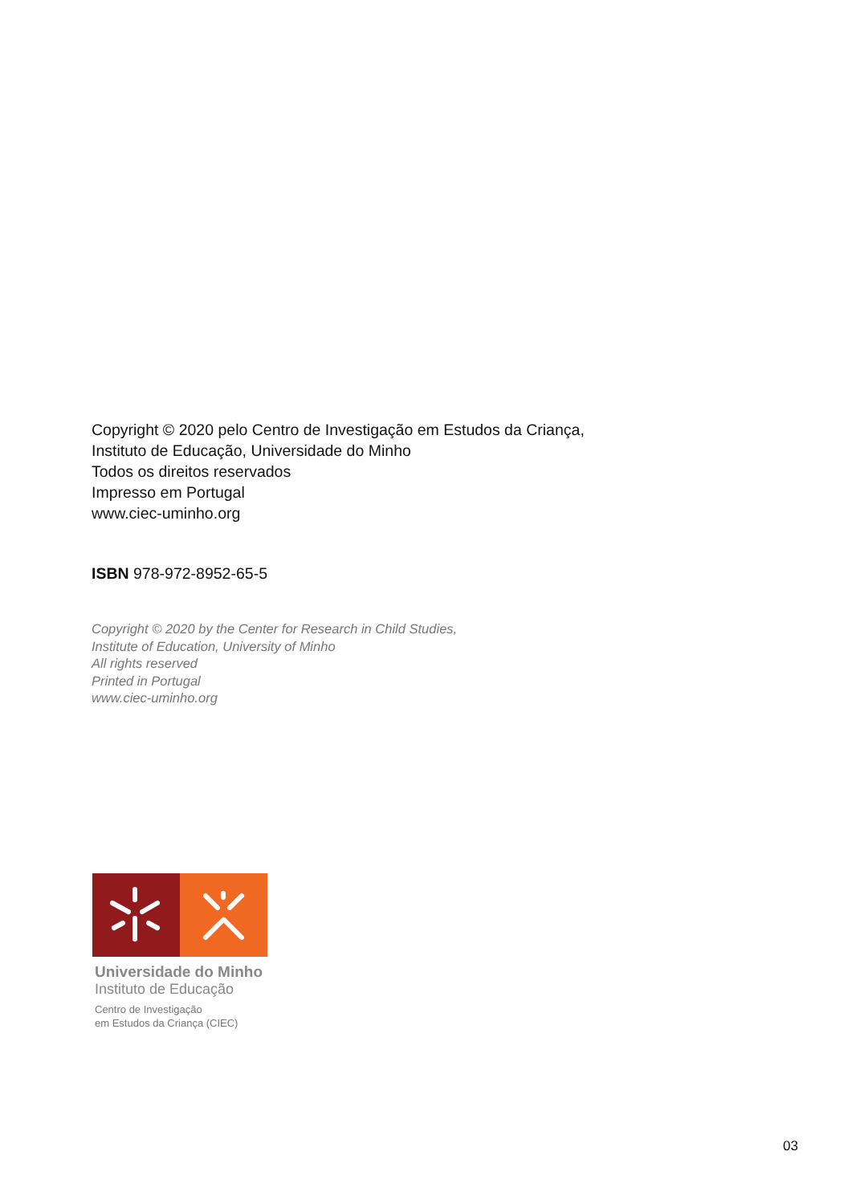Copyright © 2020 pelo Centro de Investigação em Estudos da Criança,
Instituto de Educação, Universidade do Minho
Todos os direitos reservados
Impresso em Portugal
www.ciec-uminho.org
ISBN 978-972-8952-65-5
Copyright © 2020 by the Center for Research in Child Studies,
Institute of Education, University of Minho
All rights reserved
Printed in Portugal
www.ciec-uminho.org
Universidade do Minho
Instituto de Educação
Centro de Investigação
em Estudos da Criança (CIEC)
03